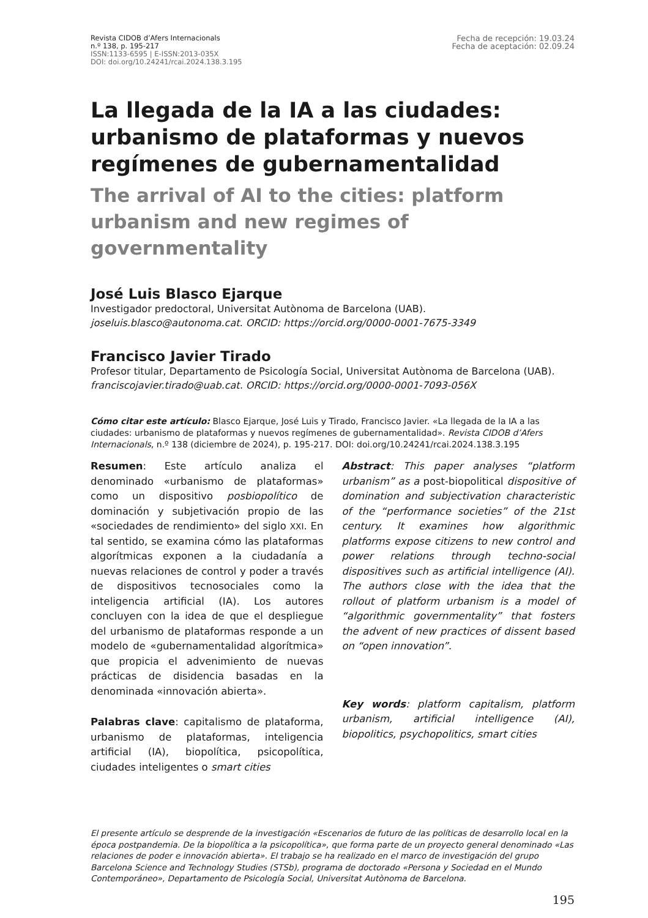Revista CIDOB d’Afers Internacionals
n.º 138, p. 195-217
ISSN:1133-6595 | E-ISSN:2013-035X
DOI: doi.org/10.24241/rcai.2024.138.3.195
Fecha de recepción: 19.03.24
Fecha de aceptación: 02.09.24
La llegada de la IA a las ciudades: urbanismo de plataformas y nuevos regímenes de gubernamentalidad
The arrival of AI to the cities: platform urbanism and new regimes of governmentality
José Luis Blasco Ejarque
Investigador predoctoral, Universitat Autònoma de Barcelona (UAB).
joseluis.blasco@autonoma.cat. ORCID: https://orcid.org/0000-0001-7675-3349
Francisco Javier Tirado
Profesor titular, Departamento de Psicología Social, Universitat Autònoma de Barcelona (UAB).
franciscojavier.tirado@uab.cat. ORCID: https://orcid.org/0000-0001-7093-056X
Cómo citar este artículo: Blasco Ejarque, José Luis y Tirado, Francisco Javier. «La llegada de la IA a las ciudades: urbanismo de plataformas y nuevos regímenes de gubernamentalidad». Revista CIDOB d’Afers Internacionals, n.º 138 (diciembre de 2024), p. 195-217. DOI: doi.org/10.24241/rcai.2024.138.3.195
Resumen: Este artículo analiza el denominado «urbanismo de plataformas» como un dispositivo posbiopolítico de dominación y subjetivación propio de las «sociedades de rendimiento» del siglo XXI. En tal sentido, se examina cómo las plataformas algorítmicas exponen a la ciudadanía a nuevas relaciones de control y poder a través de dispositivos tecnosociales como la inteligencia artificial (IA). Los autores concluyen con la idea de que el despliegue del urbanismo de plataformas responde a un modelo de «gubernamentalidad algorítmica» que propicia el advenimiento de nuevas prácticas de disidencia basadas en la denominada «innovación abierta».
Palabras clave: capitalismo de plataforma, urbanismo de plataformas, inteligencia artificial (IA), biopolítica, psicopolítica, ciudades inteligentes o smart cities
Abstract: This paper analyses “platform urbanism” as a post-biopolitical dispositive of domination and subjectivation characteristic of the “performance societies” of the 21st century. It examines how algorithmic platforms expose citizens to new control and power relations through techno-social dispositives such as artificial intelligence (AI). The authors close with the idea that the rollout of platform urbanism is a model of “algorithmic governmentality” that fosters the advent of new practices of dissent based on “open innovation”.
Key words: platform capitalism, platform urbanism, artificial intelligence (AI), biopolitics, psychopolitics, smart cities
El presente artículo se desprende de la investigación «Escenarios de futuro de las políticas de desarrollo local en la época postpandemia. De la biopolítica a la psicopolítica», que forma parte de un proyecto general denominado «Las relaciones de poder e innovación abierta». El trabajo se ha realizado en el marco de investigación del grupo Barcelona Science and Technology Studies (STSb), programa de doctorado «Persona y Sociedad en el Mundo Contemporáneo», Departamento de Psicología Social, Universitat Autònoma de Barcelona.
195